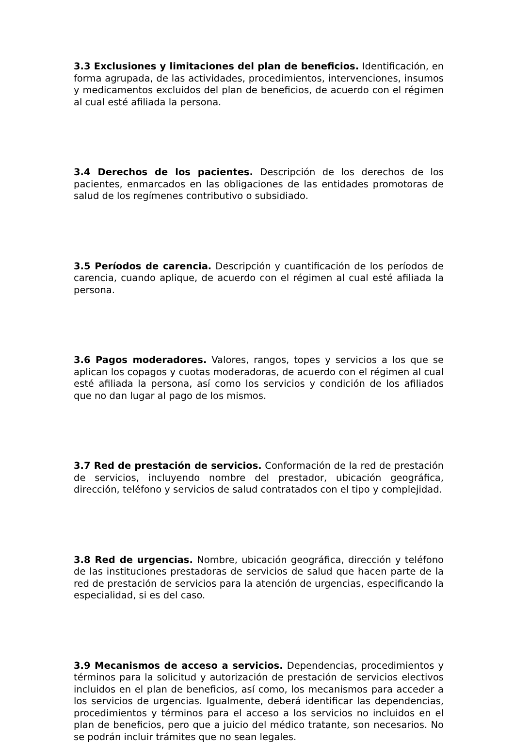3.3 Exclusiones y limitaciones del plan de beneficios. Identificación, en forma agrupada, de las actividades, procedimientos, intervenciones, insumos y medicamentos excluidos del plan de beneficios, de acuerdo con el régimen al cual esté afiliada la persona.
3.4 Derechos de los pacientes. Descripción de los derechos de los pacientes, enmarcados en las obligaciones de las entidades promotoras de salud de los regímenes contributivo o subsidiado.
3.5 Períodos de carencia. Descripción y cuantificación de los períodos de carencia, cuando aplique, de acuerdo con el régimen al cual esté afiliada la persona.
3.6 Pagos moderadores. Valores, rangos, topes y servicios a los que se aplican los copagos y cuotas moderadoras, de acuerdo con el régimen al cual esté afiliada la persona, así como los servicios y condición de los afiliados que no dan lugar al pago de los mismos.
3.7 Red de prestación de servicios. Conformación de la red de prestación de servicios, incluyendo nombre del prestador, ubicación geográfica, dirección, teléfono y servicios de salud contratados con el tipo y complejidad.
3.8 Red de urgencias. Nombre, ubicación geográfica, dirección y teléfono de las instituciones prestadoras de servicios de salud que hacen parte de la red de prestación de servicios para la atención de urgencias, especificando la especialidad, si es del caso.
3.9 Mecanismos de acceso a servicios. Dependencias, procedimientos y términos para la solicitud y autorización de prestación de servicios electivos incluidos en el plan de beneficios, así como, los mecanismos para acceder a los servicios de urgencias. Igualmente, deberá identificar las dependencias, procedimientos y términos para el acceso a los servicios no incluidos en el plan de beneficios, pero que a juicio del médico tratante, son necesarios. No se podrán incluir trámites que no sean legales.